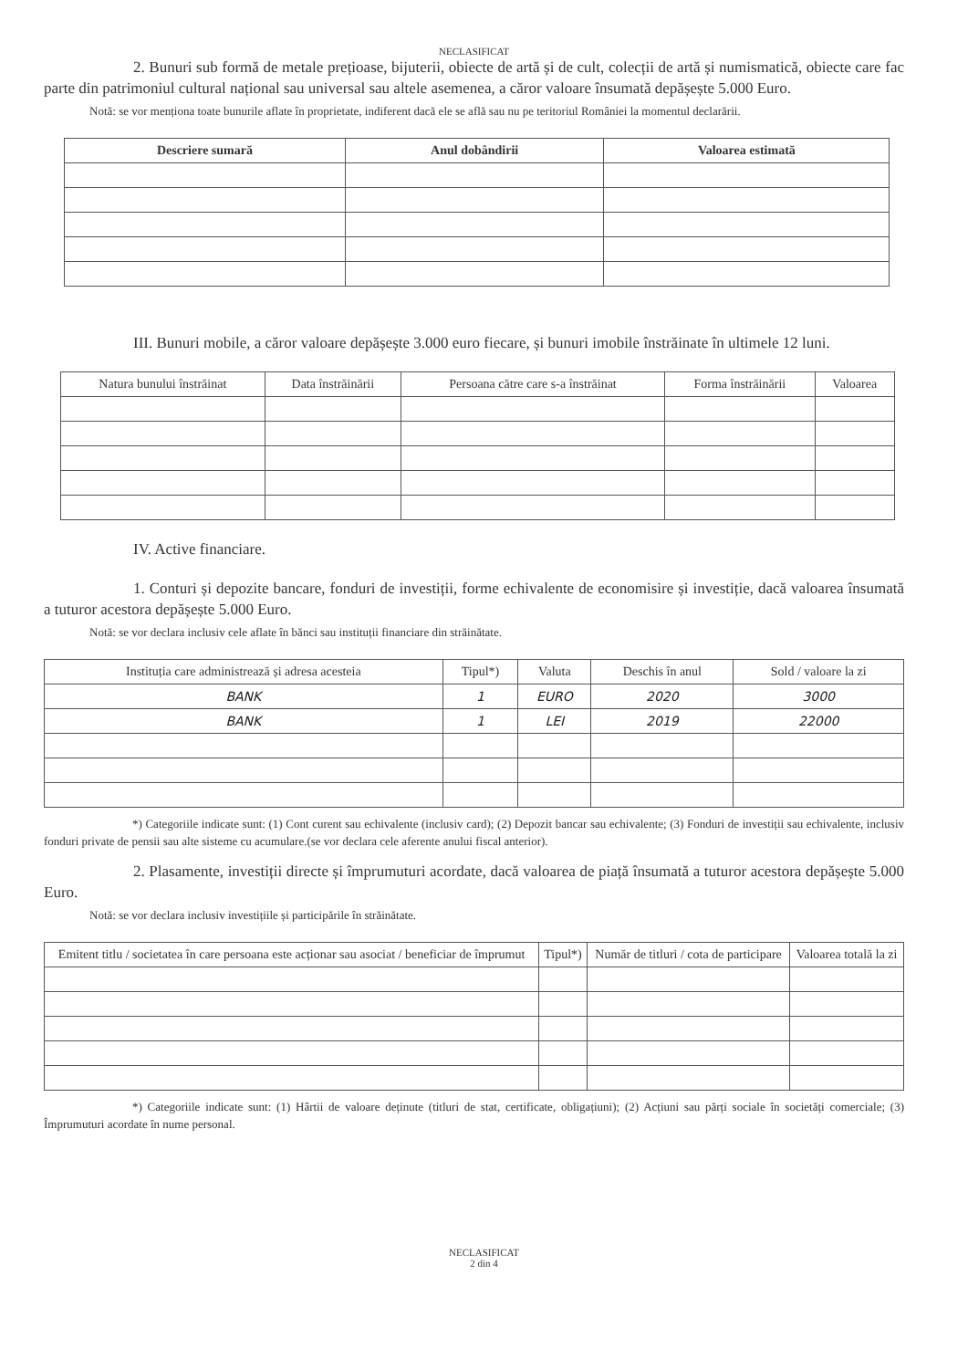NECLASIFICAT
2. Bunuri sub formă de metale prețioase, bijuterii, obiecte de artă și de cult, colecții de artă și numismatică, obiecte care fac parte din patrimoniul cultural național sau universal sau altele asemenea, a căror valoare însumată depășește 5.000 Euro.
Notă: se vor menționa toate bunurile aflate în proprietate, indiferent dacă ele se află sau nu pe teritoriul României la momentul declarării.
| Descriere sumară | Anul dobândirii | Valoarea estimată |
| --- | --- | --- |
III. Bunuri mobile, a căror valoare depășește 3.000 euro fiecare, și bunuri imobile înstrăinate în ultimele 12 luni.
| Natura bunului înstrăinat | Data înstrăinării | Persoana către care s-a înstrăinat | Forma înstrăinării | Valoarea |
| --- | --- | --- | --- | --- |
IV. Active financiare.
1. Conturi și depozite bancare, fonduri de investiții, forme echivalente de economisire și investiție, dacă valoarea însumată a tuturor acestora depășește 5.000 Euro.
Notă: se vor declara inclusiv cele aflate în bănci sau instituții financiare din străinătate.
| Instituția care administrează și adresa acesteia | Tipul*) | Valuta | Deschis în anul | Sold / valoare la zi |
| --- | --- | --- | --- | --- |
| BANK | 1 | EURO | 2020 | 3000 |
| BANK | 1 | LEI | 2019 | 22000 |
*) Categoriile indicate sunt: (1) Cont curent sau echivalente (inclusiv card); (2) Depozit bancar sau echivalente; (3) Fonduri de investiții sau echivalente, inclusiv fonduri private de pensii sau alte sisteme cu acumulare.(se vor declara cele aferente anului fiscal anterior).
2. Plasamente, investiții directe și împrumuturi acordate, dacă valoarea de piață însumată a tuturor acestora depășește 5.000 Euro.
Notă: se vor declara inclusiv investițiile și participările în străinătate.
| Emitent titlu / societatea în care persoana este acționar sau asociat / beneficiar de împrumut | Tipul*) | Număr de titluri / cota de participare | Valoarea totală la zi |
| --- | --- | --- | --- |
*) Categoriile indicate sunt: (1) Hârtii de valoare deținute (titluri de stat, certificate, obligațiuni); (2) Acțiuni sau părți sociale în societăți comerciale; (3) Împrumuturi acordate în nume personal.
NECLASIFICAT
2 din 4